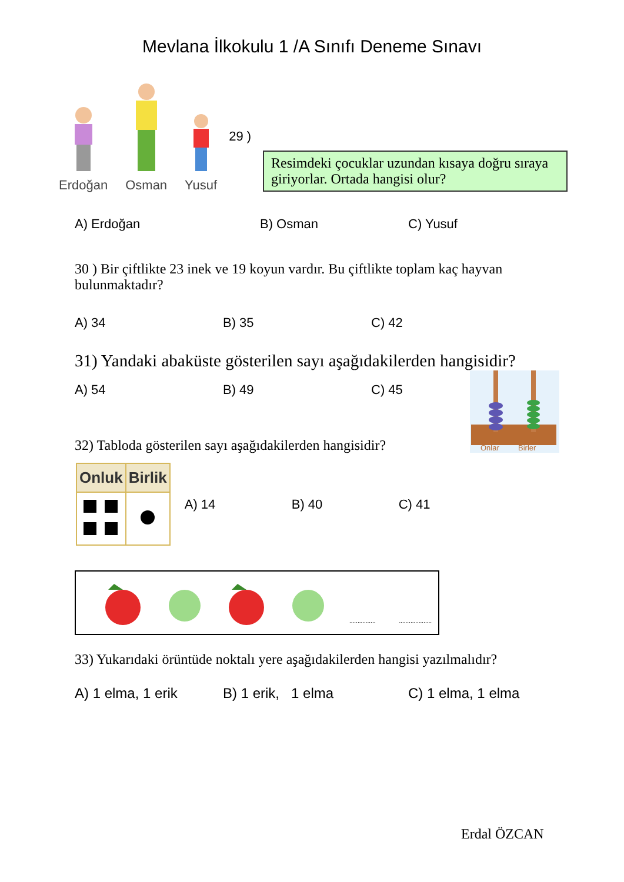Mevlana İlkokulu 1 /A Sınıfı Deneme Sınavı
Erdoğan
Osman
Yusuf
29 )
Resimdeki çocuklar uzundan kısaya doğru sıraya giriyorlar. Ortada hangisi olur?
A) Erdoğan B) Osman C) Yusuf
30 ) Bir çiftlikte 23 inek ve 19 koyun vardır. Bu çiftlikte toplam kaç hayvan bulunmaktadır?
A) 34 B) 35 C) 42
31) Yandaki abaküste gösterilen sayı aşağıdakilerden hangisidir?
A) 54 B) 49 C) 45
32) Tabloda gösterilen sayı aşağıdakilerden hangisidir?
Onlar
Birler
| Onluk | Birlik |
| --- | --- |
A) 14 B) 40 C) 41
....................................
33) Yukarıdaki örüntüde noktalı yere aşağıdakilerden hangisi yazılmalıdır?
A) 1 elma, 1 erik B) 1 erik, 1 elma C) 1 elma, 1 elma
Erdal ÖZCAN